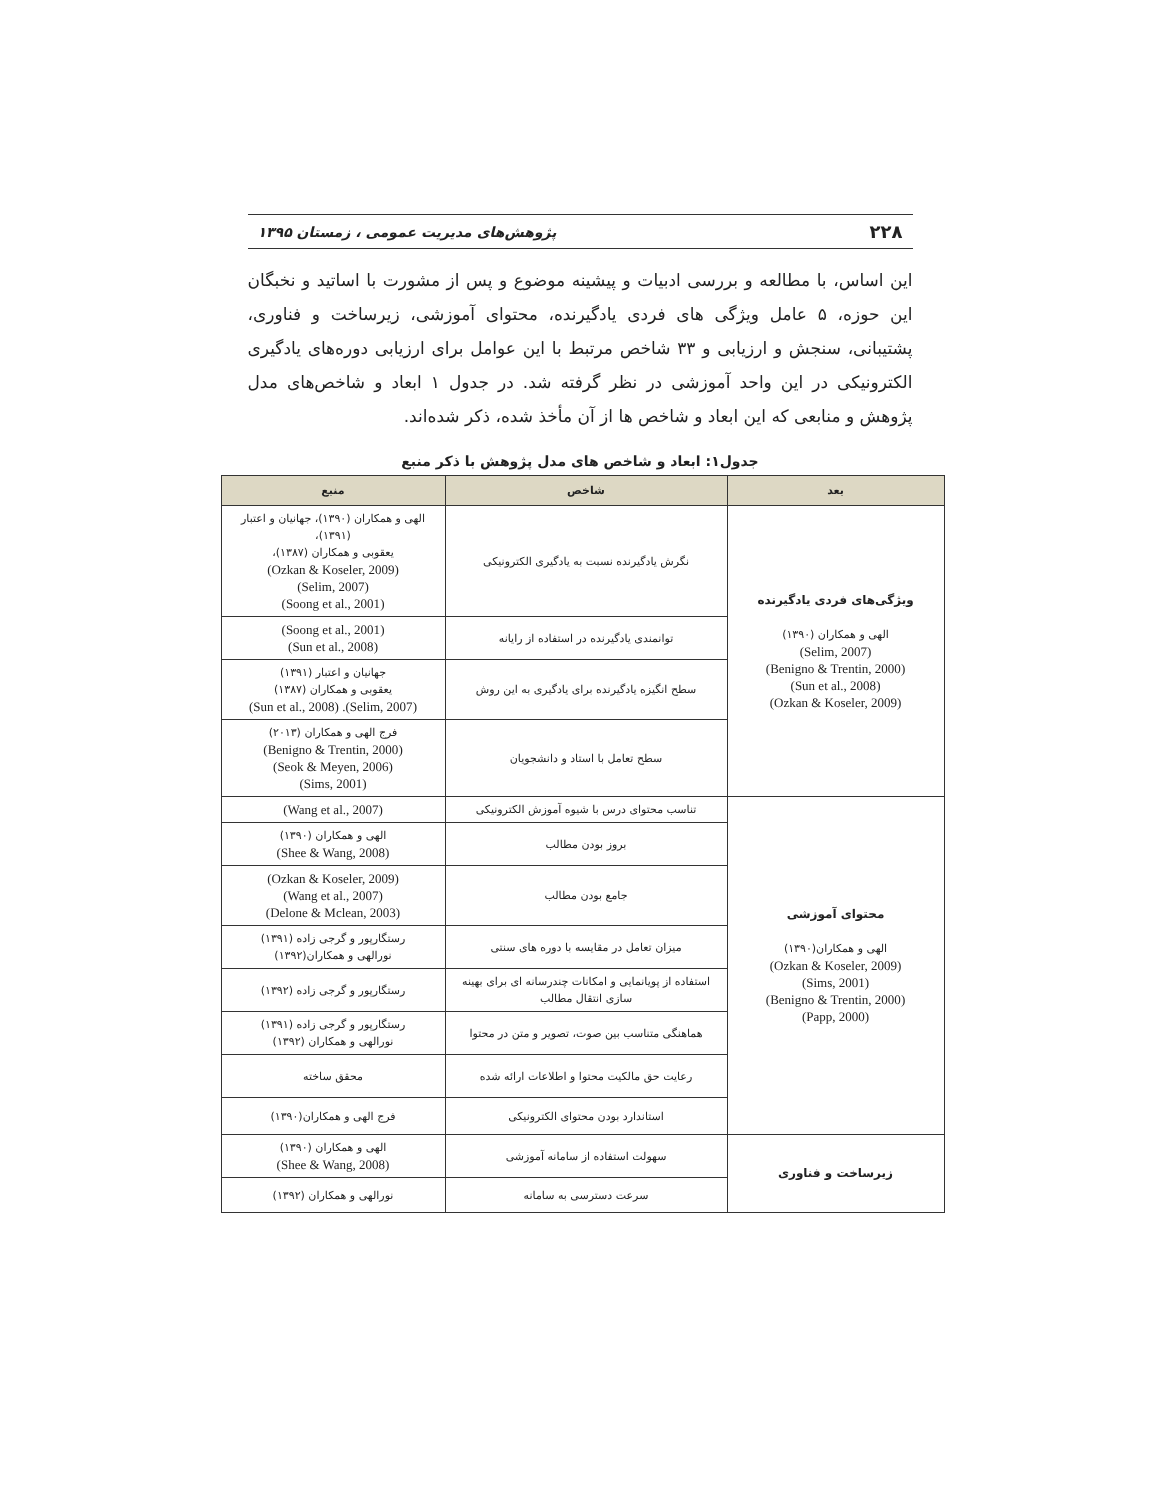۲۲۸ پژوهش‌های مدیریت عمومی ، زمستان ۱۳۹۵
این اساس، با مطالعه و بررسی ادبیات و پیشینه موضوع و پس از مشورت با اساتید و نخبگان این حوزه، ۵ عامل ویژگی های فردی یادگیرنده، محتوای آموزشی، زیرساخت و فناوری، پشتیبانی، سنجش و ارزیابی و ۳۳ شاخص مرتبط با این عوامل برای ارزیابی دوره‌های یادگیری الکترونیکی در این واحد آموزشی در نظر گرفته شد. در جدول ۱ ابعاد و شاخص‌های مدل پژوهش و منابعی که این ابعاد و شاخص ها از آن مأخذ شده، ذکر شده‌اند.
جدول۱: ابعاد و شاخص های مدل پژوهش با ذکر منبع
| بعد | شاخص | منبع |
| --- | --- | --- |
| ویژگی‌های فردی یادگیرنده الهی و همکاران (۱۳۹۰) (Selim, 2007) (Benigno & Trentin, 2000) (Sun et al., 2008) (Ozkan & Koseler, 2009) | نگرش یادگیرنده نسبت به یادگیری الکترونیکی | الهی و همکاران (۱۳۹۰)، جهانیان و اعتبار (۱۳۹۱)، یعقوبی و همکاران (۱۳۸۷)، (Ozkan & Koseler, 2009) (Selim, 2007) (Soong et al., 2001) |
| | توانمندی یادگیرنده در استفاده از رایانه | (Soong et al., 2001) (Sun et al., 2008) |
| | سطح انگیزه یادگیرنده برای یادگیری به این روش | جهانیان و اعتبار (۱۳۹۱) یعقوبی و همکاران (۱۳۸۷) (Selim, 2007). (Sun et al., 2008) |
| | سطح تعامل با استاد و دانشجویان | فرج الهی و همکاران (۲۰۱۳) (Benigno & Trentin, 2000) (Seok & Meyen, 2006) (Sims, 2001) |
| محتوای آموزشی الهی و همکاران(۱۳۹۰) (Ozkan & Koseler, 2009) (Sims, 2001) (Benigno & Trentin, 2000) (Papp, 2000) | تناسب محتوای درس با شیوه آموزش الکترونیکی | (Wang et al., 2007) |
| | بروز بودن مطالب | الهی و همکاران (۱۳۹۰) (Shee & Wang, 2008) |
| | جامع بودن مطالب | (Ozkan & Koseler, 2009) (Wang et al., 2007) (Delone & Mclean, 2003) |
| | میزان تعامل در مقایسه با دوره های سنتی | رستگارپور و گرجی زاده (۱۳۹۱) نورالهی و همکاران(۱۳۹۲) |
| | استفاده از پویانمایی و امکانات چندرسانه ای برای بهینه سازی انتقال مطالب | رستگارپور و گرجی زاده (۱۳۹۲) |
| | هماهنگی متناسب بین صوت، تصویر و متن در محتوا | رستگارپور و گرجی زاده (۱۳۹۱) نورالهی و همکاران (۱۳۹۲) |
| | رعایت حق مالکیت محتوا و اطلاعات ارائه شده | محقق ساخته |
| | استاندارد بودن محتوای الکترونیکی | فرج الهی و همکاران(۱۳۹۰) |
| زیرساخت و فناوری | سهولت استفاده از سامانه آموزشی | الهی و همکاران (۱۳۹۰) (Shee & Wang, 2008) |
| | سرعت دسترسی به سامانه | نورالهی و همکاران (۱۳۹۲) |